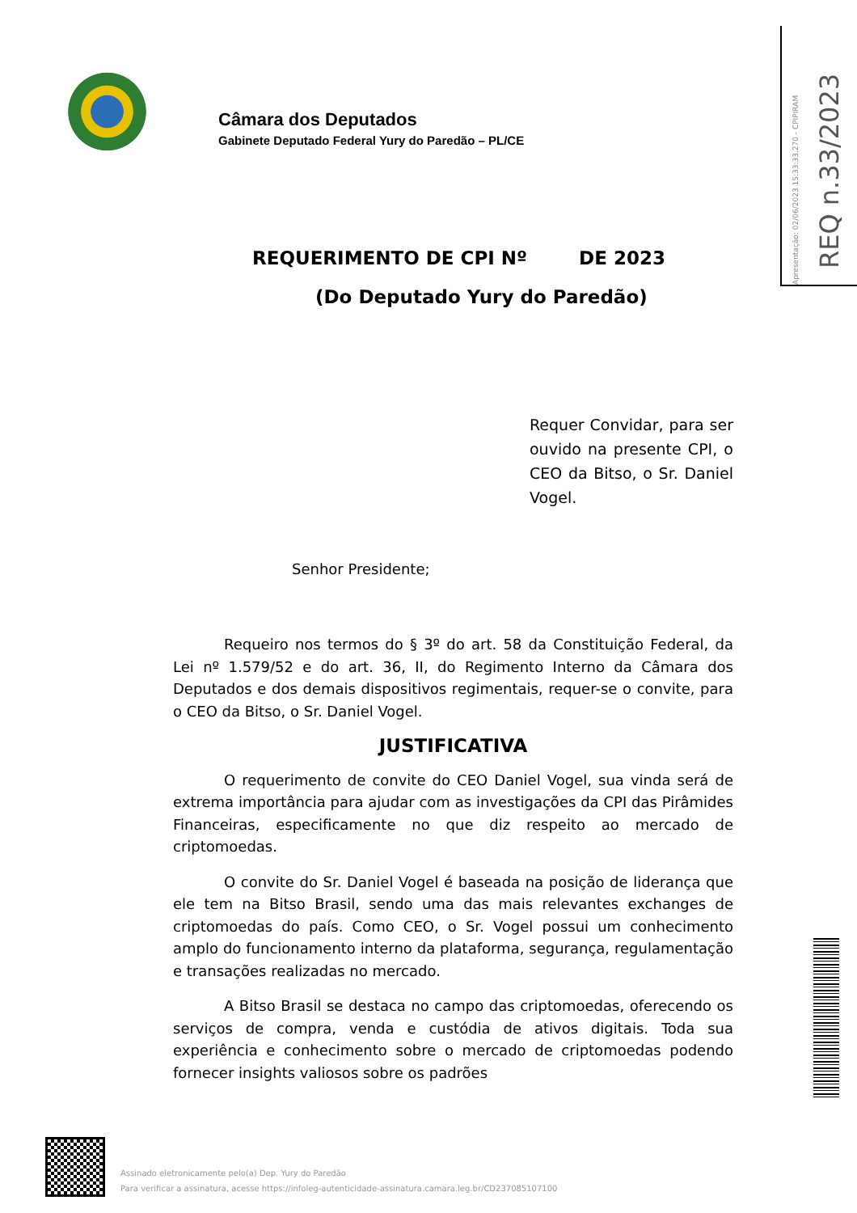Câmara dos Deputados
Gabinete Deputado Federal Yury do Paredão – PL/CE
REQ n.33/2023
Apresentação: 02/06/2023 15:33:33.270 - CPIPIRAM
REQUERIMENTO DE CPI Nº DE 2023
(Do Deputado Yury do Paredão)
Requer Convidar, para ser ouvido na presente CPI, o CEO da Bitso, o Sr. Daniel Vogel.
Senhor Presidente;
Requeiro nos termos do § 3º do art. 58 da Constituição Federal, da Lei nº 1.579/52 e do art. 36, II, do Regimento Interno da Câmara dos Deputados e dos demais dispositivos regimentais, requer-se o convite, para o CEO da Bitso, o Sr. Daniel Vogel.
JUSTIFICATIVA
O requerimento de convite do CEO Daniel Vogel, sua vinda será de extrema importância para ajudar com as investigações da CPI das Pirâmides Financeiras, especificamente no que diz respeito ao mercado de criptomoedas.
O convite do Sr. Daniel Vogel é baseada na posição de liderança que ele tem na Bitso Brasil, sendo uma das mais relevantes exchanges de criptomoedas do país. Como CEO, o Sr. Vogel possui um conhecimento amplo do funcionamento interno da plataforma, segurança, regulamentação e transações realizadas no mercado.
A Bitso Brasil se destaca no campo das criptomoedas, oferecendo os serviços de compra, venda e custódia de ativos digitais. Toda sua experiência e conhecimento sobre o mercado de criptomoedas podendo fornecer insights valiosos sobre os padrões
Assinado eletronicamente pelo(a) Dep. Yury do Paredão
Para verificar a assinatura, acesse https://infoleg-autenticidade-assinatura.camara.leg.br/CD237085107100